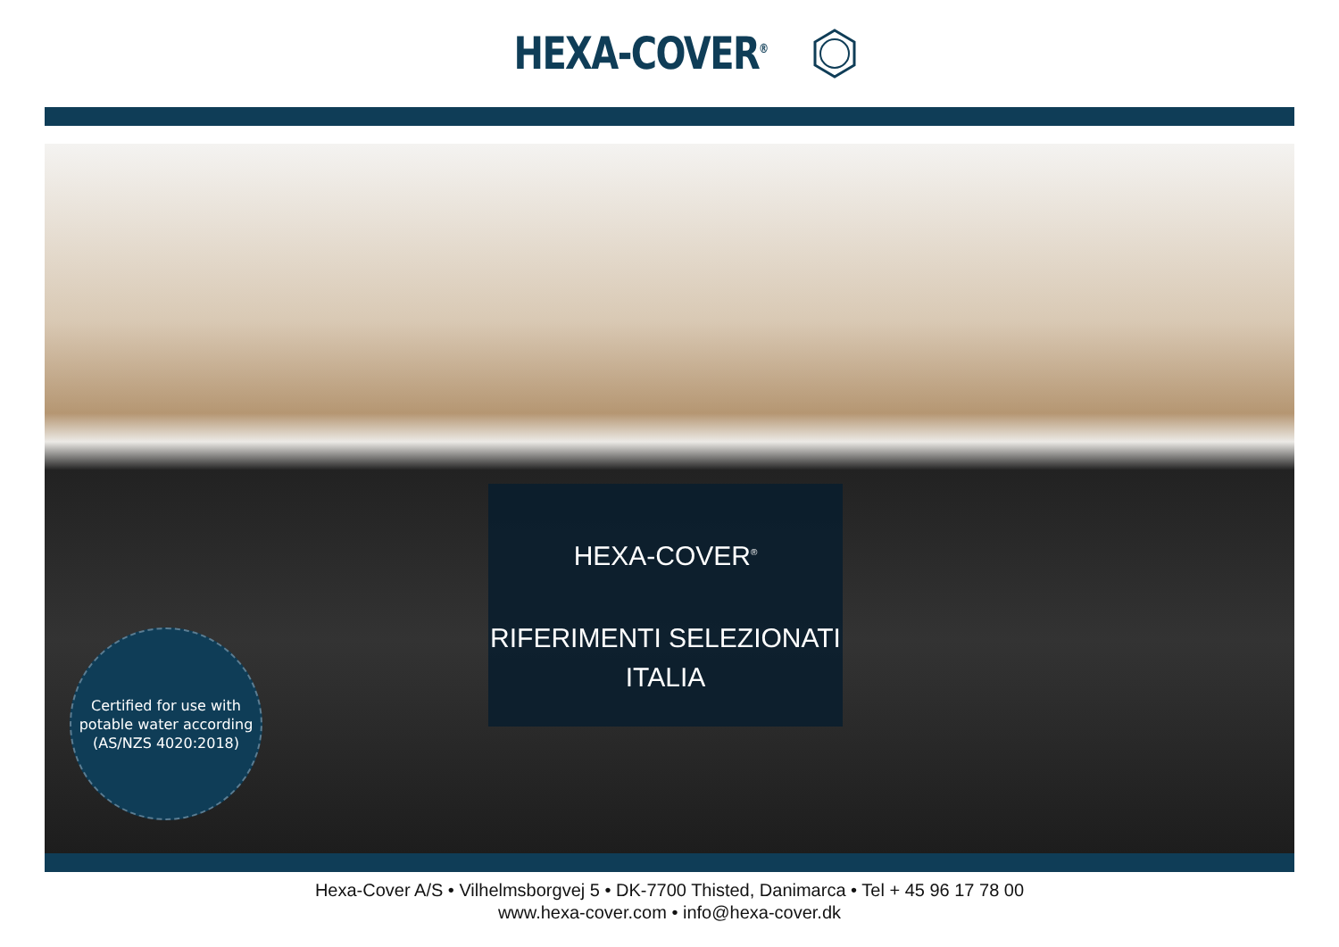HEXA-COVER<sup>®</sup>
HEXA-COVER<sup>®</sup>
RIFERIMENTI SELEZIONATI
ITALIA
Certified for use with
potable water according
(AS/NZS 4020:2018)
Hexa-Cover A/S • Vilhelmsborgvej 5 • DK-7700 Thisted, Danimarca • Tel + 45 96 17 78 00
www.hexa-cover.com • info@hexa-cover.dk